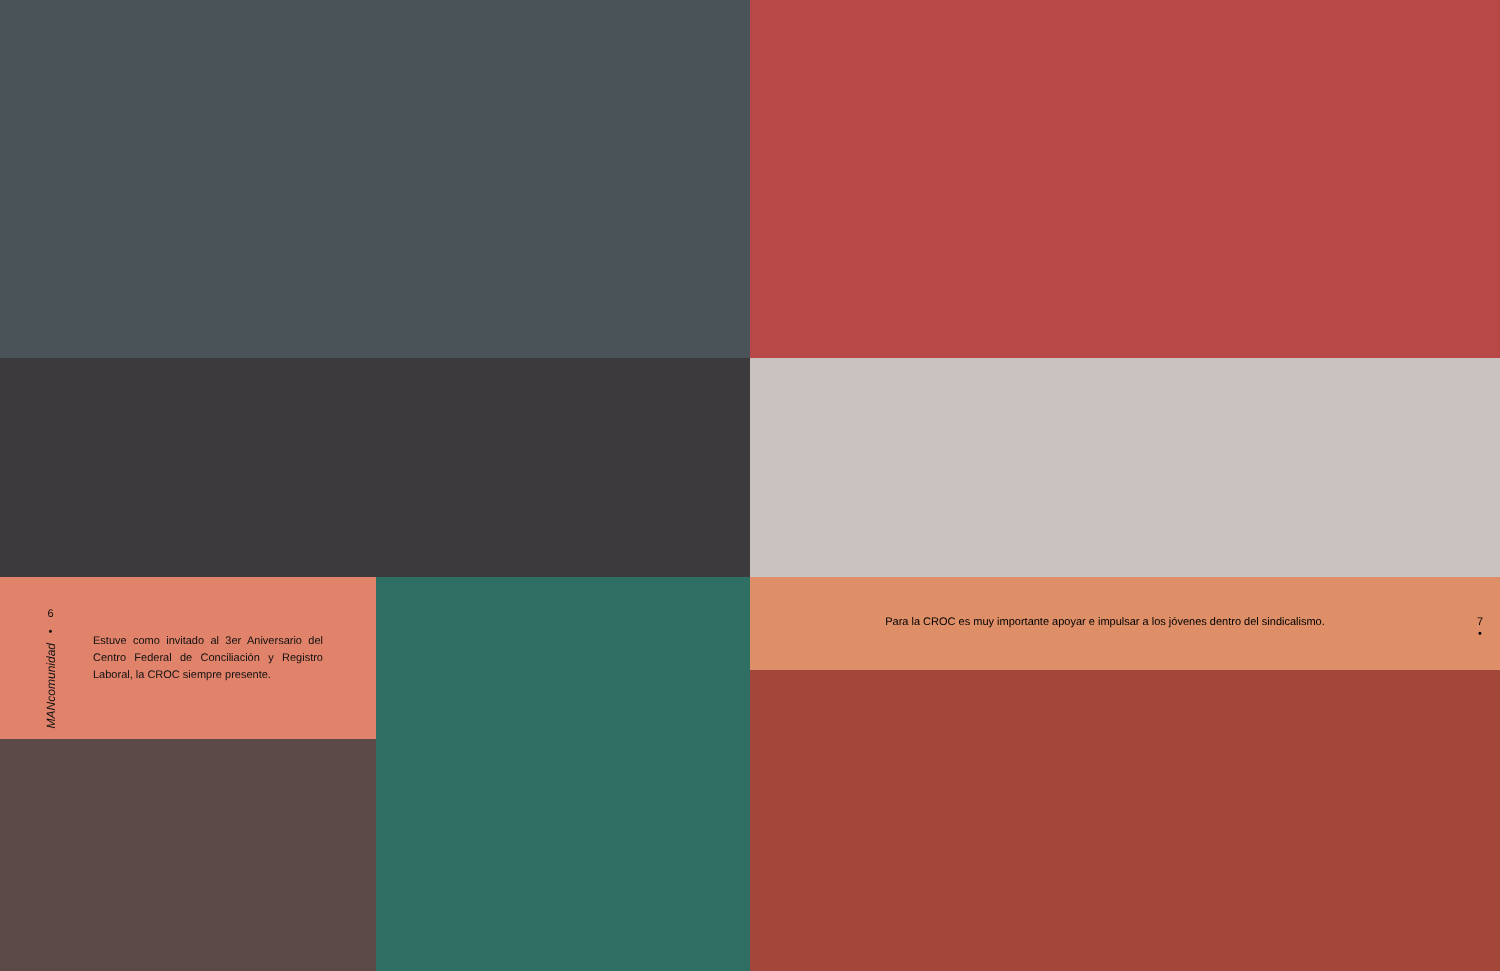6
•
MANcomunidad
Estuve como invitado al 3er Aniversario del Centro Federal de Conciliación y Registro Laboral, la CROC siempre presente.
Para la CROC es muy importante apoyar e impulsar a los jóvenes dentro del sindicalismo.
7
•